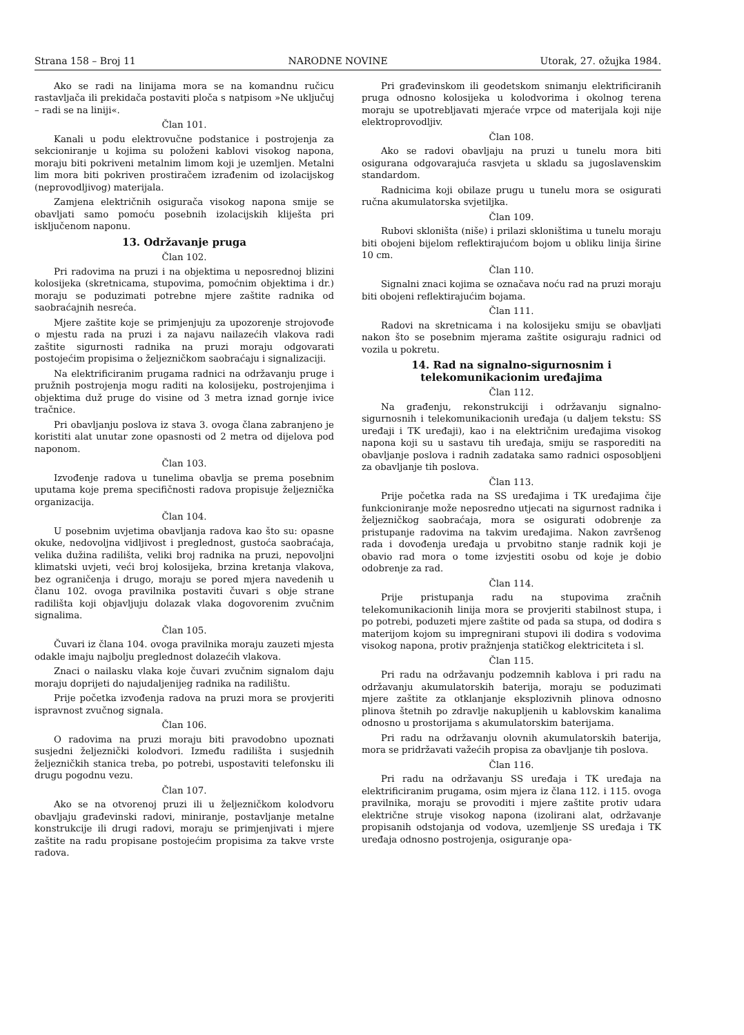Strana 158 – Broj 11 NARODNE NOVINE Utorak, 27. ožujka 1984.
Ako se radi na linijama mora se na komandnu ručicu rastavljača ili prekidača postaviti ploča s natpisom »Ne uključuj – radi se na liniji«.
Član 101.
Kanali u podu elektrovučne podstanice i postrojenja za sekcioniranje u kojima su položeni kablovi visokog napona, moraju biti pokriveni metalnim limom koji je uzemljen. Metalni lim mora biti pokriven prostiračem izrađenim od izolacijskog (neprovodljivog) materijala.
Zamjena električnih osigurača visokog napona smije se obavljati samo pomoću posebnih izolacijskih kliješta pri isključenom naponu.
13. Održavanje pruga
Član 102.
Pri radovima na pruzi i na objektima u neposrednoj blizini kolosijeka (skretnicama, stupovima, pomoćnim objektima i dr.) moraju se poduzimati potrebne mjere zaštite radnika od saobraćajnih nesreća.
Mjere zaštite koje se primjenjuju za upozorenje strojovođe o mjestu rada na pruzi i za najavu nailazećih vlakova radi zaštite sigurnosti radnika na pruzi moraju odgovarati postojećim propisima o željezničkom saobraćaju i signalizaciji.
Na elektrificiranim prugama radnici na održavanju pruge i pružnih postrojenja mogu raditi na kolosijeku, postrojenjima i objektima duž pruge do visine od 3 metra iznad gornje ivice tračnice.
Pri obavljanju poslova iz stava 3. ovoga člana zabranjeno je koristiti alat unutar zone opasnosti od 2 metra od dijelova pod naponom.
Član 103.
Izvođenje radova u tunelima obavlja se prema posebnim uputama koje prema specifičnosti radova propisuje željeznička organizacija.
Član 104.
U posebnim uvjetima obavljanja radova kao što su: opasne okuke, nedovoljna vidljivost i preglednost, gustoća saobraćaja, velika dužina radilišta, veliki broj radnika na pruzi, nepovoljni klimatski uvjeti, veći broj kolosijeka, brzina kretanja vlakova, bez ograničenja i drugo, moraju se pored mjera navedenih u članu 102. ovoga pravilnika postaviti čuvari s obje strane radilišta koji objavljuju dolazak vlaka dogovorenim zvučnim signalima.
Član 105.
Čuvari iz člana 104. ovoga pravilnika moraju zauzeti mjesta odakle imaju najbolju preglednost dolazećih vlakova.
Znaci o nailasku vlaka koje čuvari zvučnim signalom daju moraju doprijeti do najudaljenijeg radnika na radilištu.
Prije početka izvođenja radova na pruzi mora se provjeriti ispravnost zvučnog signala.
Član 106.
O radovima na pruzi moraju biti pravodobno upoznati susjedni željeznički kolodvori. Između radilišta i susjednih željezničkih stanica treba, po potrebi, uspostaviti telefonsku ili drugu pogodnu vezu.
Član 107.
Ako se na otvorenoj pruzi ili u željezničkom kolodvoru obavljaju građevinski radovi, miniranje, postavljanje metalne konstrukcije ili drugi radovi, moraju se primjenjivati i mjere zaštite na radu propisane postojećim propisima za takve vrste radova.
Pri građevinskom ili geodetskom snimanju elektrificiranih pruga odnosno kolosijeka u kolodvorima i okolnog terena moraju se upotrebljavati mjeraće vrpce od materijala koji nije elektroprovodljiv.
Član 108.
Ako se radovi obavljaju na pruzi u tunelu mora biti osigurana odgovarajuća rasvjeta u skladu sa jugoslavenskim standardom.
Radnicima koji obilaze prugu u tunelu mora se osigurati ručna akumulatorska svjetiljka.
Član 109.
Rubovi skloništa (niše) i prilazi skloništima u tunelu moraju biti obojeni bijelom reflektirajućom bojom u obliku linija širine 10 cm.
Član 110.
Signalni znaci kojima se označava noću rad na pruzi moraju biti obojeni reflektirajućim bojama.
Član 111.
Radovi na skretnicama i na kolosijeku smiju se obavljati nakon što se posebnim mjerama zaštite osiguraju radnici od vozila u pokretu.
14. Rad na signalno-sigurnosnim i telekomunikacionim uređajima
Član 112.
Na građenju, rekonstrukciji i održavanju signalno-sigurnosnih i telekomunikacionih uređaja (u daljem tekstu: SS uređaji i TK uređaji), kao i na električnim uređajima visokog napona koji su u sastavu tih uređaja, smiju se rasporediti na obavljanje poslova i radnih zadataka samo radnici osposobljeni za obavljanje tih poslova.
Član 113.
Prije početka rada na SS uređajima i TK uređajima čije funkcioniranje može neposredno utjecati na sigurnost radnika i željezničkog saobraćaja, mora se osigurati odobrenje za pristupanje radovima na takvim uređajima. Nakon završenog rada i dovođenja uređaja u prvobitno stanje radnik koji je obavio rad mora o tome izvjestiti osobu od koje je dobio odobrenje za rad.
Član 114.
Prije pristupanja radu na stupovima zračnih telekomunikacionih linija mora se provjeriti stabilnost stupa, i po potrebi, poduzeti mjere zaštite od pada sa stupa, od dodira s materijom kojom su impregnirani stupovi ili dodira s vodovima visokog napona, protiv pražnjenja statičkog elektriciteta i sl.
Član 115.
Pri radu na održavanju podzemnih kablova i pri radu na održavanju akumulatorskih baterija, moraju se poduzimati mjere zaštite za otklanjanje eksplozivnih plinova odnosno plinova štetnih po zdravlje nakupljenih u kablovskim kanalima odnosno u prostorijama s akumulatorskim baterijama.
Pri radu na održavanju olovnih akumulatorskih baterija, mora se pridržavati važećih propisa za obavljanje tih poslova.
Član 116.
Pri radu na održavanju SS uređaja i TK uređaja na elektrificiranim prugama, osim mjera iz člana 112. i 115. ovoga pravilnika, moraju se provoditi i mjere zaštite protiv udara električne struje visokog napona (izolirani alat, održavanje propisanih odstojanja od vodova, uzemljenje SS uređaja i TK uređaja odnosno postrojenja, osiguranje opa-